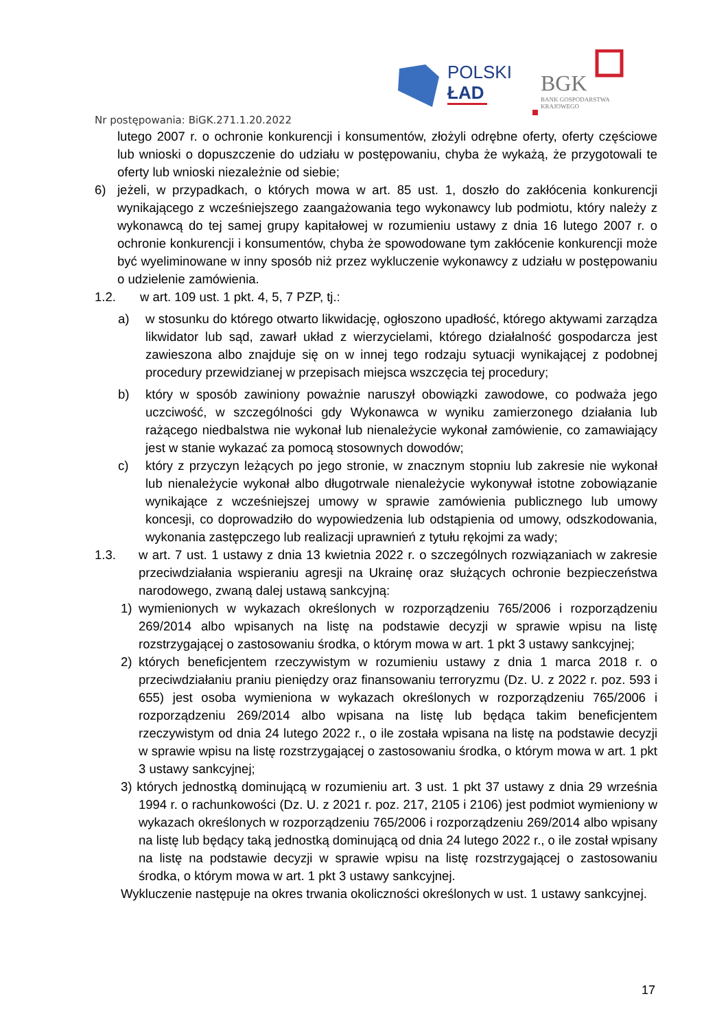POLSKI
ŁAD
BGK
BANK GOSPODARSTWA
KRAJOWEGO
Nr postępowania: BiGK.271.1.20.2022
lutego 2007 r. o ochronie konkurencji i konsumentów, złożyli odrębne oferty, oferty częściowe lub wnioski o dopuszczenie do udziału w postępowaniu, chyba że wykażą, że przygotowali te oferty lub wnioski niezależnie od siebie;
6) jeżeli, w przypadkach, o których mowa w art. 85 ust. 1, doszło do zakłócenia konkurencji wynikającego z wcześniejszego zaangażowania tego wykonawcy lub podmiotu, który należy z wykonawcą do tej samej grupy kapitałowej w rozumieniu ustawy z dnia 16 lutego 2007 r. o ochronie konkurencji i konsumentów, chyba że spowodowane tym zakłócenie konkurencji może być wyeliminowane w inny sposób niż przez wykluczenie wykonawcy z udziału w postępowaniu o udzielenie zamówienia.
1.2. w art. 109 ust. 1 pkt. 4, 5, 7 PZP, tj.:
a) w stosunku do którego otwarto likwidację, ogłoszono upadłość, którego aktywami zarządza likwidator lub sąd, zawarł układ z wierzycielami, którego działalność gospodarcza jest zawieszona albo znajduje się on w innej tego rodzaju sytuacji wynikającej z podobnej procedury przewidzianej w przepisach miejsca wszczęcia tej procedury;
b) który w sposób zawiniony poważnie naruszył obowiązki zawodowe, co podważa jego uczciwość, w szczególności gdy Wykonawca w wyniku zamierzonego działania lub rażącego niedbalstwa nie wykonał lub nienależycie wykonał zamówienie, co zamawiający jest w stanie wykazać za pomocą stosownych dowodów;
c) który z przyczyn leżących po jego stronie, w znacznym stopniu lub zakresie nie wykonał lub nienależycie wykonał albo długotrwale nienależycie wykonywał istotne zobowiązanie wynikające z wcześniejszej umowy w sprawie zamówienia publicznego lub umowy koncesji, co doprowadziło do wypowiedzenia lub odstąpienia od umowy, odszkodowania, wykonania zastępczego lub realizacji uprawnień z tytułu rękojmi za wady;
1.3. w art. 7 ust. 1 ustawy z dnia 13 kwietnia 2022 r. o szczególnych rozwiązaniach w zakresie przeciwdziałania wspieraniu agresji na Ukrainę oraz służących ochronie bezpieczeństwa narodowego, zwaną dalej ustawą sankcyjną:
1) wymienionych w wykazach określonych w rozporządzeniu 765/2006 i rozporządzeniu 269/2014 albo wpisanych na listę na podstawie decyzji w sprawie wpisu na listę rozstrzygającej o zastosowaniu środka, o którym mowa w art. 1 pkt 3 ustawy sankcyjnej;
2) których beneficjentem rzeczywistym w rozumieniu ustawy z dnia 1 marca 2018 r. o przeciwdziałaniu praniu pieniędzy oraz finansowaniu terroryzmu (Dz. U. z 2022 r. poz. 593 i 655) jest osoba wymieniona w wykazach określonych w rozporządzeniu 765/2006 i rozporządzeniu 269/2014 albo wpisana na listę lub będąca takim beneficjentem rzeczywistym od dnia 24 lutego 2022 r., o ile została wpisana na listę na podstawie decyzji w sprawie wpisu na listę rozstrzygającej o zastosowaniu środka, o którym mowa w art. 1 pkt 3 ustawy sankcyjnej;
3) których jednostką dominującą w rozumieniu art. 3 ust. 1 pkt 37 ustawy z dnia 29 września 1994 r. o rachunkowości (Dz. U. z 2021 r. poz. 217, 2105 i 2106) jest podmiot wymieniony w wykazach określonych w rozporządzeniu 765/2006 i rozporządzeniu 269/2014 albo wpisany na listę lub będący taką jednostką dominującą od dnia 24 lutego 2022 r., o ile został wpisany na listę na podstawie decyzji w sprawie wpisu na listę rozstrzygającej o zastosowaniu środka, o którym mowa w art. 1 pkt 3 ustawy sankcyjnej.
Wykluczenie następuje na okres trwania okoliczności określonych w ust. 1 ustawy sankcyjnej.
17